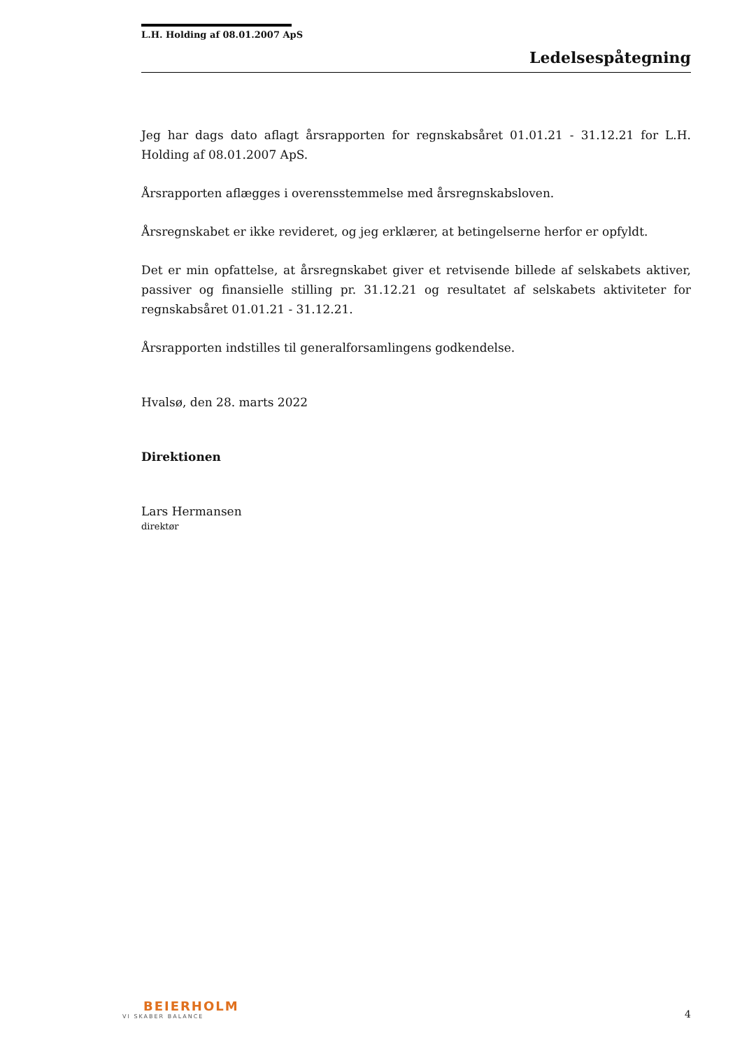L.H. Holding af 08.01.2007 ApS
Ledelsespåtegning
Jeg har dags dato aflagt årsrapporten for regnskabsåret 01.01.21 - 31.12.21 for L.H. Holding af 08.01.2007 ApS.
Årsrapporten aflægges i overensstemmelse med årsregnskabsloven.
Årsregnskabet er ikke revideret, og jeg erklærer, at betingelserne herfor er opfyldt.
Det er min opfattelse, at årsregnskabet giver et retvisende billede af selskabets aktiver, passiver og finansielle stilling pr. 31.12.21 og resultatet af selskabets aktiviteter for regnskabsåret 01.01.21 - 31.12.21.
Årsrapporten indstilles til generalforsamlingens godkendelse.
Hvalsø, den 28. marts 2022
Direktionen
Lars Hermansen
direktør
BEIERHOLM
VI SKABER BALANCE
4